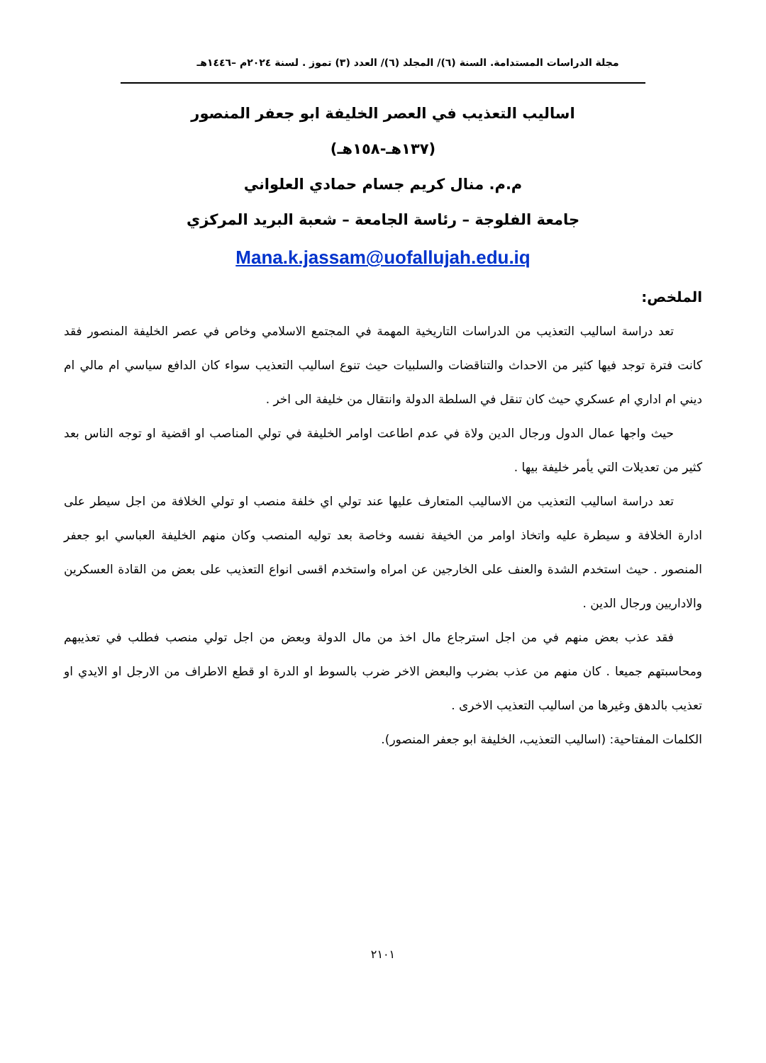مجلة الدراسات المستدامة. السنة (٦)/ المجلد (٦)/ العدد (٣) تموز . لسنة ٢٠٢٤م –١٤٤٦هـ
اساليب التعذيب في العصر الخليفة ابو جعفر المنصور
(١٣٧هـ-١٥٨هـ)
م.م. منال كريم جسام حمادي العلواني
جامعة الفلوجة – رئاسة الجامعة – شعبة البريد المركزي
Mana.k.jassam@uofallujah.edu.iq
الملخص:
تعد دراسة اساليب التعذيب من الدراسات التاريخية المهمة في المجتمع الاسلامي وخاص في عصر الخليفة المنصور فقد كانت فترة توجد فيها كثير من الاحداث والتناقضات والسلبيات حيث تنوع اساليب التعذيب سواء كان الدافع سياسي ام مالي ام ديني ام اداري ام عسكري حيث كان تنقل في السلطة الدولة وانتقال من خليفة الى اخر .
حيث واجها عمال الدول ورجال الدين ولاة في عدم اطاعت اوامر الخليفة في تولي المناصب او اقضية او توجه الناس بعد كثير من تعديلات التي يأمر خليفة بيها .
تعد دراسة اساليب التعذيب من الاساليب المتعارف عليها عند تولي اي خلفة منصب او تولي الخلافة من اجل سيطر على ادارة الخلافة و سيطرة عليه واتخاذ اوامر من الخيفة نفسه وخاصة بعد توليه المنصب وكان منهم الخليفة العباسي ابو جعفر المنصور . حيث استخدم الشدة والعنف على الخارجين عن امراه واستخدم اقسى انواع التعذيب على بعض من القادة العسكرين والاداريين ورجال الدين .
فقد عذب بعض منهم في من اجل استرجاع مال اخذ من مال الدولة وبعض من اجل تولي منصب فطلب في تعذيبهم ومحاسبتهم جميعا . كان منهم من عذب بضرب والبعض الاخر ضرب بالسوط او الدرة او قطع الاطراف من الارجل او الايدي او تعذيب بالدهق وغيرها من اساليب التعذيب الاخرى .
الكلمات المفتاحية: (اساليب التعذيب، الخليفة ابو جعفر المنصور).
٢١٠١